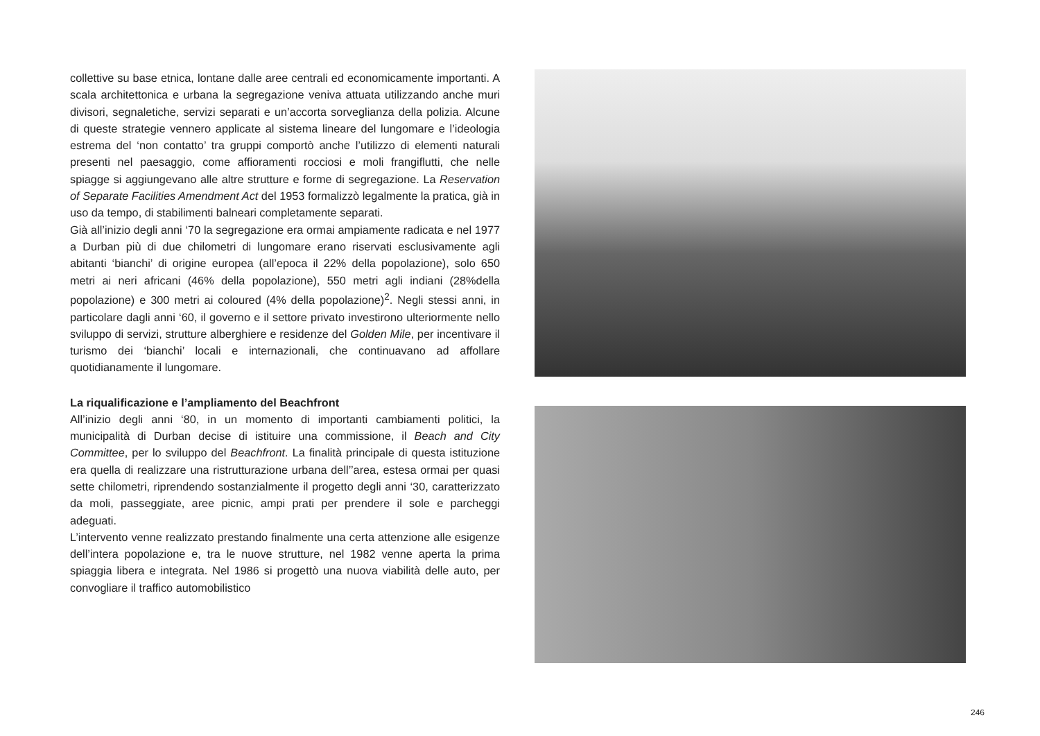collettive su base etnica, lontane dalle aree centrali ed economicamente importanti. A scala architettonica e urbana la segregazione veniva attuata utilizzando anche muri divisori, segnaletiche, servizi separati e un’accorta sorveglianza della polizia. Alcune di queste strategie vennero applicate al sistema lineare del lungomare e l’ideologia estrema del ‘non contatto’ tra gruppi comportò anche l’utilizzo di elementi naturali presenti nel paesaggio, come affioramenti rocciosi e moli frangiflutti, che nelle spiagge si aggiungevano alle altre strutture e forme di segregazione. La Reservation of Separate Facilities Amendment Act del 1953 formalizzò legalmente la pratica, già in uso da tempo, di stabilimenti balneari completamente separati.
Già all’inizio degli anni ‘70 la segregazione era ormai ampiamente radicata e nel 1977 a Durban più di due chilometri di lungomare erano riservati esclusivamente agli abitanti ‘bianchi’ di origine europea (all’epoca il 22% della popolazione), solo 650 metri ai neri africani (46% della popolazione), 550 metri agli indiani (28%della popolazione) e 300 metri ai coloured (4% della popolazione)<sup>2</sup>. Negli stessi anni, in particolare dagli anni ‘60, il governo e il settore privato investirono ulteriormente nello sviluppo di servizi, strutture alberghiere e residenze del Golden Mile, per incentivare il turismo dei ‘bianchi’ locali e internazionali, che continuavano ad affollare quotidianamente il lungomare.
La riqualificazione e l’ampliamento del Beachfront
All’inizio degli anni ‘80, in un momento di importanti cambiamenti politici, la municipalità di Durban decise di istituire una commissione, il Beach and City Committee, per lo sviluppo del Beachfront. La finalità principale di questa istituzione era quella di realizzare una ristrutturazione urbana dell’’area, estesa ormai per quasi sette chilometri, riprendendo sostanzialmente il progetto degli anni ‘30, caratterizzato da moli, passeggiate, aree picnic, ampi prati per prendere il sole e parcheggi adeguati.
L’intervento venne realizzato prestando finalmente una certa attenzione alle esigenze dell’intera popolazione e, tra le nuove strutture, nel 1982 venne aperta la prima spiaggia libera e integrata. Nel 1986 si progettò una nuova viabilità delle auto, per convogliare il traffico automobilistico
246